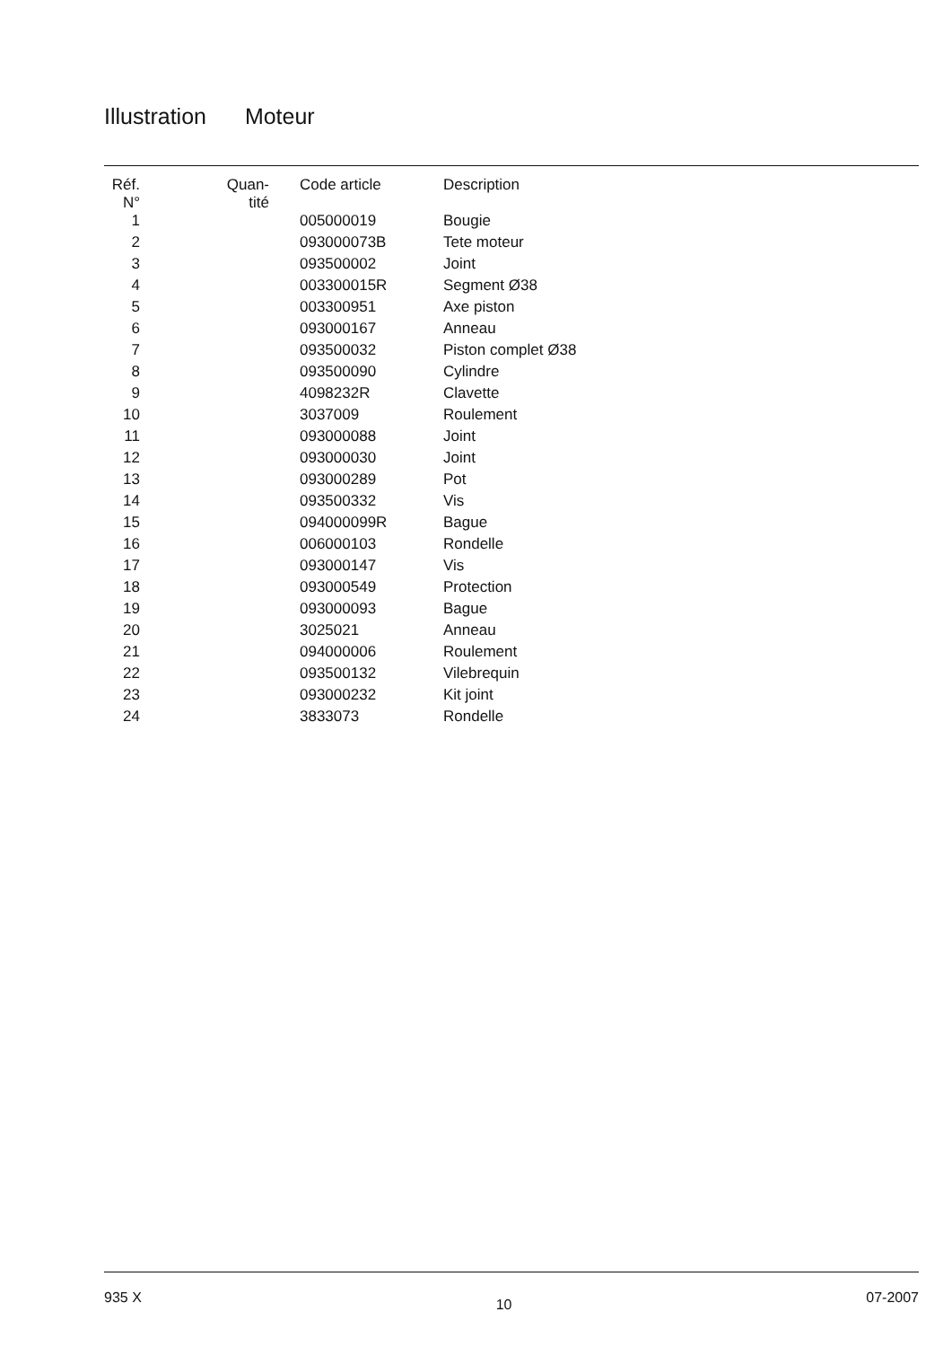Illustration Moteur
| Réf. N° | Quan- tité | Code article | Description |
| --- | --- | --- | --- |
| 1 | | 005000019 | Bougie |
| 2 | | 093000073B | Tete moteur |
| 3 | | 093500002 | Joint |
| 4 | | 003300015R | Segment Ø38 |
| 5 | | 003300951 | Axe piston |
| 6 | | 093000167 | Anneau |
| 7 | | 093500032 | Piston complet Ø38 |
| 8 | | 093500090 | Cylindre |
| 9 | | 4098232R | Clavette |
| 10 | | 3037009 | Roulement |
| 11 | | 093000088 | Joint |
| 12 | | 093000030 | Joint |
| 13 | | 093000289 | Pot |
| 14 | | 093500332 | Vis |
| 15 | | 094000099R | Bague |
| 16 | | 006000103 | Rondelle |
| 17 | | 093000147 | Vis |
| 18 | | 093000549 | Protection |
| 19 | | 093000093 | Bague |
| 20 | | 3025021 | Anneau |
| 21 | | 094000006 | Roulement |
| 22 | | 093500132 | Vilebrequin |
| 23 | | 093000232 | Kit joint |
| 24 | | 3833073 | Rondelle |
935 X 10 07-2007